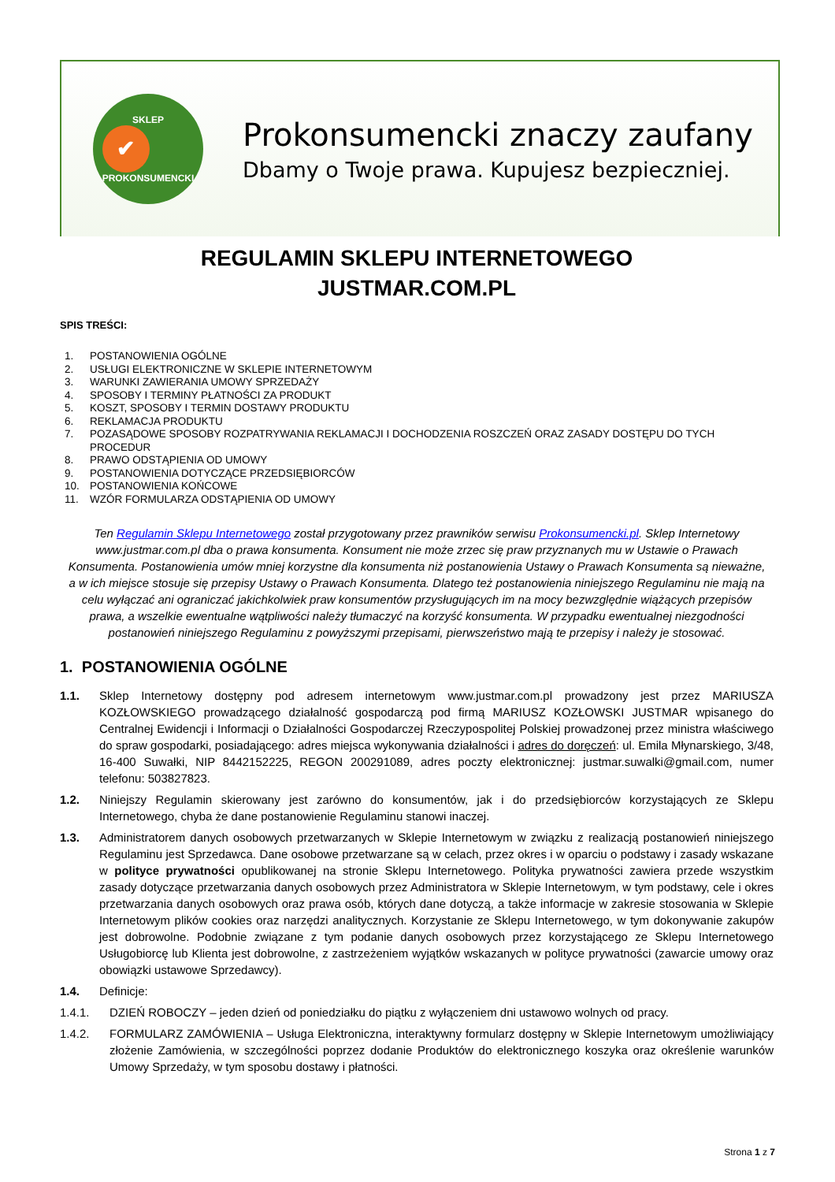SKLEP
✔
PROKONSUMENCKI
Prokonsumencki znaczy zaufany
Dbamy o Twoje prawa. Kupujesz bezpieczniej.
REGULAMIN SKLEPU INTERNETOWEGO
JUSTMAR.COM.PL
SPIS TREŚCI:
1. POSTANOWIENIA OGÓLNE
2. USŁUGI ELEKTRONICZNE W SKLEPIE INTERNETOWYM
3. WARUNKI ZAWIERANIA UMOWY SPRZEDAŻY
4. SPOSOBY I TERMINY PŁATNOŚCI ZA PRODUKT
5. KOSZT, SPOSOBY I TERMIN DOSTAWY PRODUKTU
6. REKLAMACJA PRODUKTU
7. POZASĄDOWE SPOSOBY ROZPATRYWANIA REKLAMACJI I DOCHODZENIA ROSZCZEŃ ORAZ ZASADY DOSTĘPU DO TYCH PROCEDUR
8. PRAWO ODSTĄPIENIA OD UMOWY
9. POSTANOWIENIA DOTYCZĄCE PRZEDSIĘBIORCÓW
10. POSTANOWIENIA KOŃCOWE
11. WZÓR FORMULARZA ODSTĄPIENIA OD UMOWY
Ten Regulamin Sklepu Internetowego został przygotowany przez prawników serwisu Prokonsumencki.pl. Sklep Internetowy www.justmar.com.pl dba o prawa konsumenta. Konsument nie może zrzec się praw przyznanych mu w Ustawie o Prawach Konsumenta. Postanowienia umów mniej korzystne dla konsumenta niż postanowienia Ustawy o Prawach Konsumenta są nieważne, a w ich miejsce stosuje się przepisy Ustawy o Prawach Konsumenta. Dlatego też postanowienia niniejszego Regulaminu nie mają na celu wyłączać ani ograniczać jakichkolwiek praw konsumentów przysługujących im na mocy bezwzględnie wiążących przepisów prawa, a wszelkie ewentualne wątpliwości należy tłumaczyć na korzyść konsumenta. W przypadku ewentualnej niezgodności postanowień niniejszego Regulaminu z powyższymi przepisami, pierwszeństwo mają te przepisy i należy je stosować.
1. POSTANOWIENIA OGÓLNE
1.1. Sklep Internetowy dostępny pod adresem internetowym www.justmar.com.pl prowadzony jest przez MARIUSZA KOZŁOWSKIEGO prowadzącego działalność gospodarczą pod firmą MARIUSZ KOZŁOWSKI JUSTMAR wpisanego do Centralnej Ewidencji i Informacji o Działalności Gospodarczej Rzeczypospolitej Polskiej prowadzonej przez ministra właściwego do spraw gospodarki, posiadającego: adres miejsca wykonywania działalności i adres do doręczeń: ul. Emila Młynarskiego, 3/48, 16-400 Suwałki, NIP 8442152225, REGON 200291089, adres poczty elektronicznej: justmar.suwalki@gmail.com, numer telefonu: 503827823.
1.2. Niniejszy Regulamin skierowany jest zarówno do konsumentów, jak i do przedsiębiorców korzystających ze Sklepu Internetowego, chyba że dane postanowienie Regulaminu stanowi inaczej.
1.3. Administratorem danych osobowych przetwarzanych w Sklepie Internetowym w związku z realizacją postanowień niniejszego Regulaminu jest Sprzedawca. Dane osobowe przetwarzane są w celach, przez okres i w oparciu o podstawy i zasady wskazane w polityce prywatności opublikowanej na stronie Sklepu Internetowego. Polityka prywatności zawiera przede wszystkim zasady dotyczące przetwarzania danych osobowych przez Administratora w Sklepie Internetowym, w tym podstawy, cele i okres przetwarzania danych osobowych oraz prawa osób, których dane dotyczą, a także informacje w zakresie stosowania w Sklepie Internetowym plików cookies oraz narzędzi analitycznych. Korzystanie ze Sklepu Internetowego, w tym dokonywanie zakupów jest dobrowolne. Podobnie związane z tym podanie danych osobowych przez korzystającego ze Sklepu Internetowego Usługobiorcę lub Klienta jest dobrowolne, z zastrzeżeniem wyjątków wskazanych w polityce prywatności (zawarcie umowy oraz obowiązki ustawowe Sprzedawcy).
1.4. Definicje:
1.4.1. DZIEŃ ROBOCZY – jeden dzień od poniedziałku do piątku z wyłączeniem dni ustawowo wolnych od pracy.
1.4.2. FORMULARZ ZAMÓWIENIA – Usługa Elektroniczna, interaktywny formularz dostępny w Sklepie Internetowym umożliwiający złożenie Zamówienia, w szczególności poprzez dodanie Produktów do elektronicznego koszyka oraz określenie warunków Umowy Sprzedaży, w tym sposobu dostawy i płatności.
Strona 1 z 7